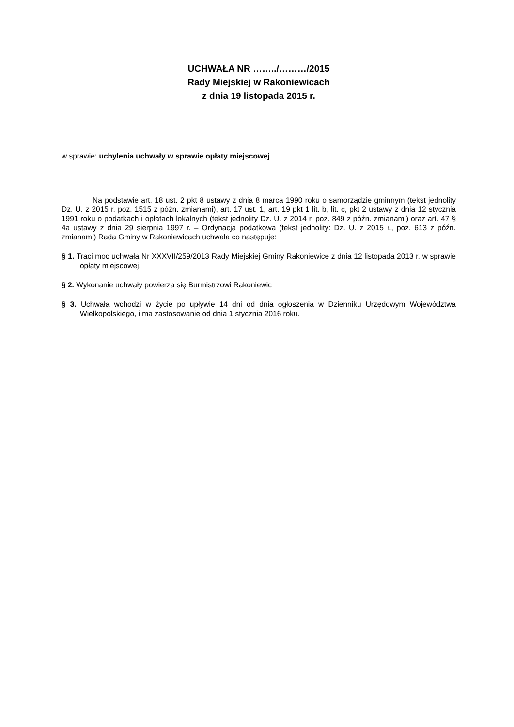UCHWAŁA NR ……../………/2015
Rady Miejskiej w Rakoniewicach
z dnia 19 listopada 2015 r.
w sprawie: uchylenia uchwały w sprawie opłaty miejscowej
Na podstawie art. 18 ust. 2 pkt 8 ustawy z dnia 8 marca 1990 roku o samorządzie gminnym (tekst jednolity Dz. U. z 2015 r. poz. 1515 z późn. zmianami), art. 17 ust. 1, art. 19 pkt 1 lit. b, lit. c, pkt 2 ustawy z dnia 12 stycznia 1991 roku o podatkach i opłatach lokalnych (tekst jednolity Dz. U. z 2014 r. poz. 849 z późn. zmianami) oraz art. 47 § 4a ustawy z dnia 29 sierpnia 1997 r. – Ordynacja podatkowa (tekst jednolity: Dz. U. z 2015 r., poz. 613 z późn. zmianami) Rada Gminy w Rakoniewicach uchwala co następuje:
§ 1. Traci moc uchwała Nr XXXVII/259/2013 Rady Miejskiej Gminy Rakoniewice z dnia 12 listopada 2013 r. w sprawie opłaty miejscowej.
§ 2. Wykonanie uchwały powierza się Burmistrzowi Rakoniewic
§ 3. Uchwała wchodzi w życie po upływie 14 dni od dnia ogłoszenia w Dzienniku Urzędowym Województwa Wielkopolskiego, i ma zastosowanie od dnia 1 stycznia 2016 roku.